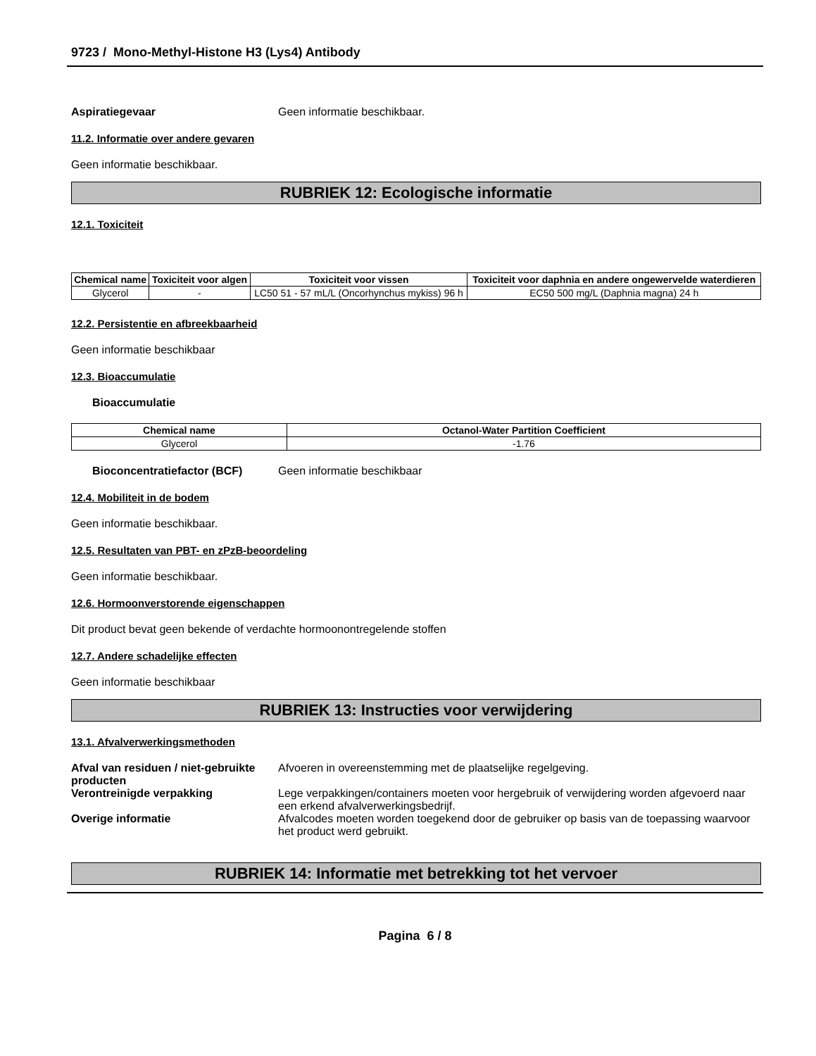9723 / Mono-Methyl-Histone H3 (Lys4) Antibody
Aspiratiegevaar Geen informatie beschikbaar.
11.2. Informatie over andere gevaren
Geen informatie beschikbaar.
RUBRIEK 12: Ecologische informatie
12.1. Toxiciteit
| Chemical name | Toxiciteit voor algen | Toxiciteit voor vissen | Toxiciteit voor daphnia en andere ongewervelde waterdieren |
| --- | --- | --- | --- |
| Glycerol | - | LC50 51 - 57 mL/L (Oncorhynchus mykiss) 96 h | EC50 500 mg/L (Daphnia magna) 24 h |
12.2. Persistentie en afbreekbaarheid
Geen informatie beschikbaar
12.3. Bioaccumulatie
Bioaccumulatie
| Chemical name | Octanol-Water Partition Coefficient |
| --- | --- |
| Glycerol | -1.76 |
Bioconcentratiefactor (BCF) Geen informatie beschikbaar
12.4. Mobiliteit in de bodem
Geen informatie beschikbaar.
12.5. Resultaten van PBT- en zPzB-beoordeling
Geen informatie beschikbaar.
12.6. Hormoonverstorende eigenschappen
Dit product bevat geen bekende of verdachte hormoonontregelende stoffen
12.7. Andere schadelijke effecten
Geen informatie beschikbaar
RUBRIEK 13: Instructies voor verwijdering
13.1. Afvalverwerkingsmethoden
Afval van residuen / niet-gebruikte producten
Afvoeren in overeenstemming met de plaatselijke regelgeving.
Verontreinigde verpakking Lege verpakkingen/containers moeten voor hergebruik of verwijdering worden afgevoerd naar een erkend afvalverwerkingsbedrijf.
Overige informatie Afvalcodes moeten worden toegekend door de gebruiker op basis van de toepassing waarvoor het product werd gebruikt.
RUBRIEK 14: Informatie met betrekking tot het vervoer
Pagina 6 / 8